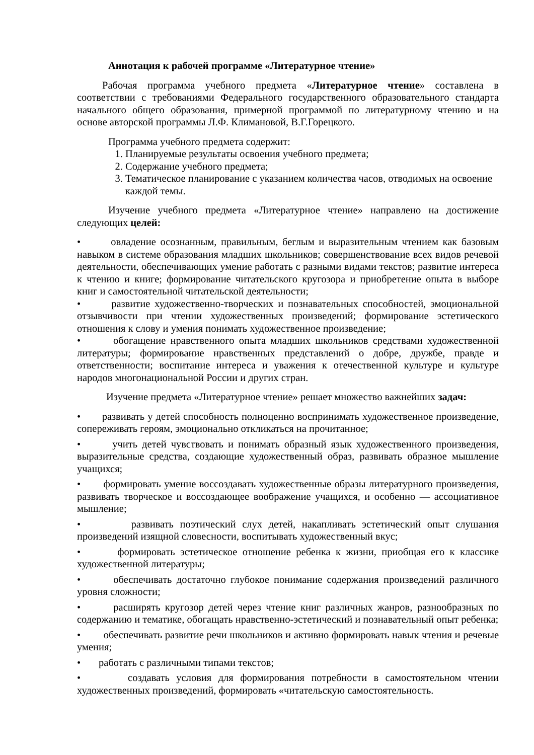Аннотация к рабочей программе «Литературное чтение»
Рабочая программа учебного предмета «Литературное чтение» составлена в соответствии с требованиями Федерального государственного образовательного стандарта начального общего образования, примерной программой по литературному чтению и на основе авторской программы Л.Ф. Климановой, В.Г.Горецкого.
Программа учебного предмета содержит:
1. Планируемые результаты освоения учебного предмета;
2. Содержание учебного предмета;
3. Тематическое планирование с указанием количества часов, отводимых на освоение каждой темы.
Изучение учебного предмета «Литературное чтение» направлено на достижение следующих целей:
• овладение осознанным, правильным, беглым и выразительным чтением как базовым навыком в системе образования младших школьников; совершенствование всех видов речевой деятельности, обеспечивающих умение работать с разными видами текстов; развитие интереса к чтению и книге; формирование читательского кругозора и приобретение опыта в выборе книг и самостоятельной читательской деятельности;
• развитие художественно-творческих и познавательных способностей, эмоциональной отзывчивости при чтении художественных произведений; формирование эстетического отношения к слову и умения понимать художественное произведение;
• обогащение нравственного опыта младших школьников средствами художественной литературы; формирование нравственных представлений о добре, дружбе, правде и ответственности; воспитание интереса и уважения к отечественной культуре и культуре народов многонациональной России и других стран.
Изучение предмета «Литературное чтение» решает множество важнейших задач:
• развивать у детей способность полноценно воспринимать художественное произведение, сопереживать героям, эмоционально откликаться на прочитанное;
• учить детей чувствовать и понимать образный язык художественного произведения, выразительные средства, создающие художественный образ, развивать образное мышление учащихся;
• формировать умение воссоздавать художественные образы литературного произведения, развивать творческое и воссоздающее воображение учащихся, и особенно — ассоциативное мышление;
• развивать поэтический слух детей, накапливать эстетический опыт слушания произведений изящной словесности, воспитывать художественный вкус;
• формировать эстетическое отношение ребенка к жизни, приобщая его к классике художественной литературы;
• обеспечивать достаточно глубокое понимание содержания произведений различного уровня сложности;
• расширять кругозор детей через чтение книг различных жанров, разнообразных по содержанию и тематике, обогащать нравственно-эстетический и познавательный опыт ребенка;
• обеспечивать развитие речи школьников и активно формировать навык чтения и речевые умения;
• работать с различными типами текстов;
• создавать условия для формирования потребности в самостоятельном чтении художественных произведений, формировать «читательскую самостоятельность.